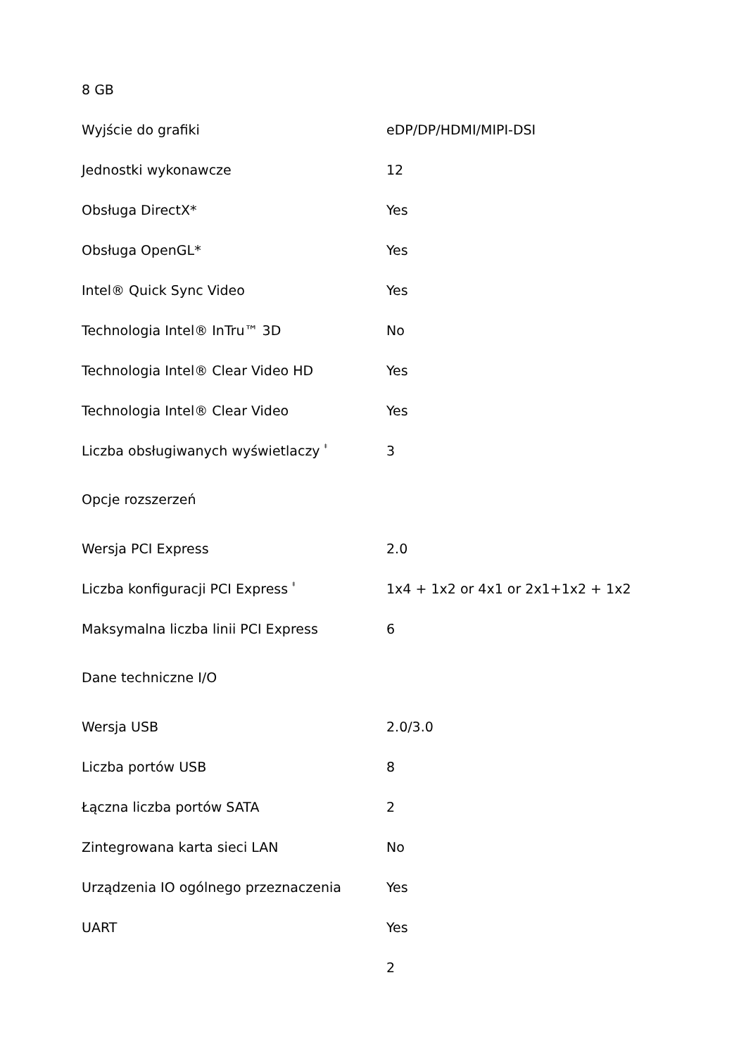| 8 GB | |
| Wyjście do grafiki | eDP/DP/HDMI/MIPI-DSI |
| Jednostki wykonawcze | 12 |
| Obsługa DirectX* | Yes |
| Obsługa OpenGL* | Yes |
| Intel® Quick Sync Video | Yes |
| Technologia Intel® InTru™ 3D | No |
| Technologia Intel® Clear Video HD | Yes |
| Technologia Intel® Clear Video | Yes |
| Liczba obsługiwanych wyświetlaczy <sup>‡</sup> | 3 |
| Opcje rozszerzeń | |
| Wersja PCI Express | 2.0 |
| Liczba konfiguracji PCI Express <sup>‡</sup> | 1x4 + 1x2 or 4x1 or 2x1+1x2 + 1x2 |
| Maksymalna liczba linii PCI Express | 6 |
| Dane techniczne I/O | |
| Wersja USB | 2.0/3.0 |
| Liczba portów USB | 8 |
| Łączna liczba portów SATA | 2 |
| Zintegrowana karta sieci LAN | No |
| Urządzenia IO ogólnego przeznaczenia | Yes |
| UART | Yes |
| | 2 |